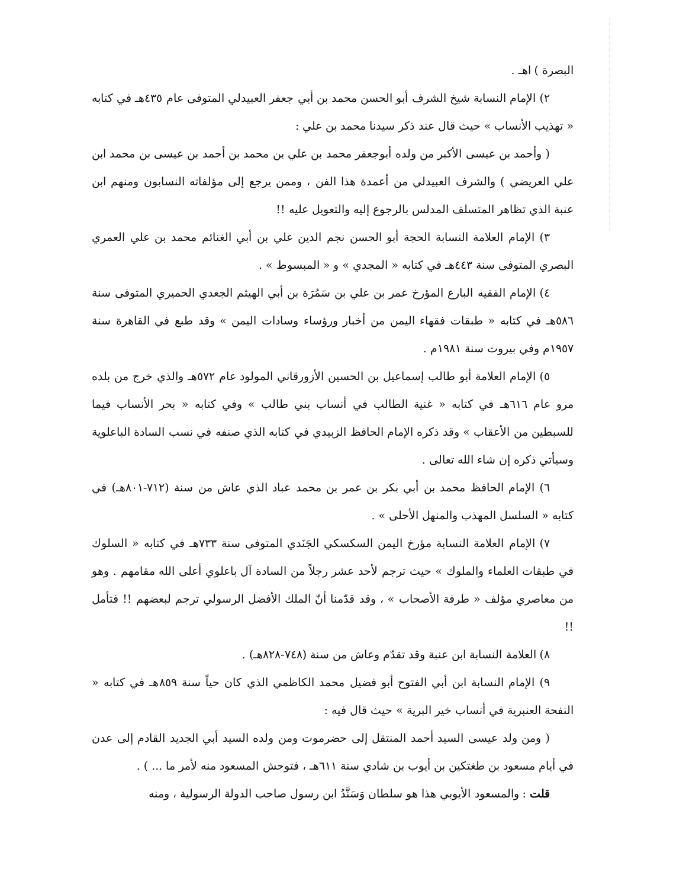البصرة ) اهـ .
٢) الإمام النسابة شيخ الشرف أبو الحسن محمد بن أبي جعفر العبيدلي المتوفى عام ٤٣٥هـ في كتابه « تهذيب الأنساب » حيث قال عند ذكر سيدنا محمد بن علي :
( وأحمد بن عيسى الأكبر من ولده أبوجعفر محمد بن علي بن محمد بن أحمد بن عيسى بن محمد ابن علي العريضي ) والشرف العبيدلي من أعمدة هذا الفن ، وممن يرجع إلى مؤلفاته النسابون ومنهم ابن عنبة الذي تظاهر المتسلف المدلس بالرجوع إليه والتعويل عليه !!
٣) الإمام العلامة النسابة الحجة أبو الحسن نجم الدين علي بن أبي الغنائم محمد بن علي العمري البصري المتوفى سنة ٤٤٣هـ في كتابه « المجدي » و « المبسوط » .
٤) الإمام الفقيه البارع المؤرخ عمر بن علي بن سَمُرَة بن أبي الهيثم الجعدي الحميري المتوفى سنة ٥٨٦هـ في كتابه « طبقات فقهاء اليمن من أخبار ورؤساء وسادات اليمن » وقد طبع في القاهرة سنة ١٩٥٧م وفي بيروت سنة ١٩٨١م .
٥) الإمام العلامة أبو طالب إسماعيل بن الحسين الأزورقاني المولود عام ٥٧٢هـ والذي خرج من بلده مرو عام ٦١٦هـ في كتابه « غنية الطالب في أنساب بني طالب » وفي كتابه « بحر الأنساب فيما للسبطين من الأعقاب » وقد ذكره الإمام الحافظ الزبيدي في كتابه الذي صنفه في نسب السادة الباعلوية وسيأتي ذكره إن شاء الله تعالى .
٦) الإمام الحافظ محمد بن أبي بكر بن عمر بن محمد عباد الذي عاش من سنة (٧١٢-٨٠١هـ) في كتابه « السلسل المهذب والمنهل الأحلى » .
٧) الإمام العلامة النسابة مؤرخ اليمن السكسكي الجَنَدي المتوفى سنة ٧٣٣هـ في كتابه « السلوك في طبقات العلماء والملوك » حيث ترجم لأحد عشر رجلاً من السادة آل باعلوي أعلى الله مقامهم . وهو من معاصري مؤلف « طرفة الأصحاب » ، وقد قدّمنا أنّ الملك الأفضل الرسولي ترجم لبعضهم !! فتأمل !!
٨) العلامة النسابة ابن عنبة وقد تقدّم وعاش من سنة (٧٤٨-٨٢٨هـ) .
٩) الإمام النسابة ابن أبي الفتوح أبو فضيل محمد الكاظمي الذي كان حياً سنة ٨٥٩هـ في كتابه « النفحة العنبرية في أنساب خير البرية » حيث قال فيه :
( ومن ولد عيسى السيد أحمد المنتقل إلى حضرموت ومن ولده السيد أبي الجديد القادم إلى عدن في أيام مسعود بن طغتكين بن أيوب بن شادي سنة ٦١١هـ ، فتوحش المسعود منه لأمر ما ... ) .
قلت : والمسعود الأيوبي هذا هو سلطان وَسَنَّدُ ابن رسول صاحب الدولة الرسولية ، ومنه